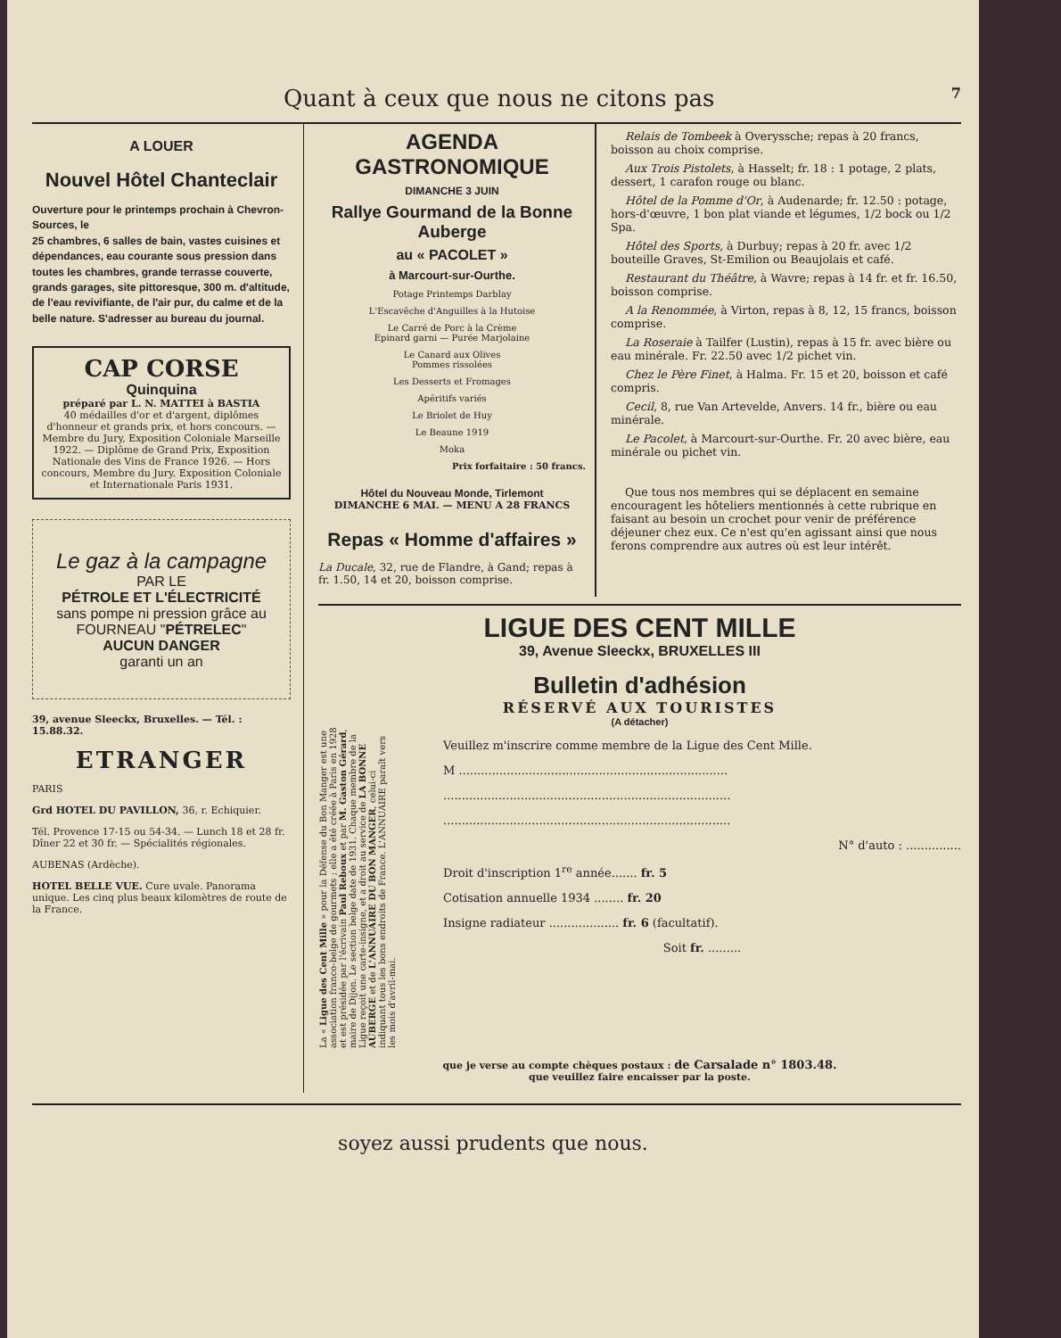Quant à ceux que nous ne citons pas 7
A LOUER
Nouvel Hôtel Chanteclair
Ouverture pour le printemps prochain à Chevron-Sources, le
25 chambres, 6 salles de bain, vastes cuisines et dépendances, eau courante sous pression dans toutes les chambres, grande terrasse couverte, grands garages, site pittoresque, 300 m. d'altitude, de l'eau revivifiante, de l'air pur, du calme et de la belle nature. S'adresser au bureau du journal.
CAP CORSE
Quinquina
préparé par L. N. MATTEI à BASTIA
40 médailles d'or et d'argent, diplômes d'honneur et grands prix, et hors concours. — Membre du Jury, Exposition Coloniale Marseille 1922. — Diplôme de Grand Prix, Exposition Nationale des Vins de France 1926. — Hors concours, Membre du Jury. Exposition Coloniale et Internationale Paris 1931.
Le gaz à la campagne
PAR LE
PÉTROLE ET L'ÉLECTRICITÉ
sans pompe ni pression grâce au
FOURNEAU "PÉTRELEC"
AUCUN DANGER
garanti un an
39, avenue Sleeckx, Bruxelles. — Tél. : 15.88.32.
ETRANGER
PARIS
Grd HOTEL DU PAVILLON, 36, r. Echiquier.
Tél. Provence 17-15 ou 54-34. — Lunch 18 et 28 fr. Dîner 22 et 30 fr. — Spécialités régionales.
AUBENAS (Ardèche).
HOTEL BELLE VUE. Cure uvale. Panorama unique. Les cinq plus beaux kilomètres de route de la France.
AGENDA GASTRONOMIQUE
DIMANCHE 3 JUIN
Rallye Gourmand de la Bonne Auberge
au « PACOLET »
à Marcourt-sur-Ourthe.
Potage Printemps Darblay
L'Escavêche d'Anguilles à la Hutoise
Le Carré de Porc à la Crème
Epinard garni — Purée Marjolaine
Le Canard aux Olives
Pommes rissolées
Les Desserts et Fromages
Apéritifs variés
Le Briolet de Huy
Le Beaune 1919
Moka
Prix forfaitaire : 50 francs.
Hôtel du Nouveau Monde, Tirlemont
DIMANCHE 6 MAI. — MENU A 28 FRANCS
Repas « Homme d'affaires »
La Ducale, 32, rue de Flandre, à Gand; repas à fr. 1.50, 14 et 20, boisson comprise.
Relais de Tombeek à Overyssche; repas à 20 francs, boisson au choix comprise.
Aux Trois Pistolets, à Hasselt; fr. 18 : 1 potage, 2 plats, dessert, 1 carafon rouge ou blanc.
Hôtel de la Pomme d'Or, à Audenarde; fr. 12.50 : potage, hors-d'œuvre, 1 bon plat viande et légumes, 1/2 bock ou 1/2 Spa.
Hôtel des Sports, à Durbuy; repas à 20 fr. avec 1/2 bouteille Graves, St-Emilion ou Beaujolais et café.
Restaurant du Théâtre, à Wavre; repas à 14 fr. et fr. 16.50, boisson comprise.
A la Renommée, à Virton, repas à 8, 12, 15 francs, boisson comprise.
La Roseraie à Tailfer (Lustin), repas à 15 fr. avec bière ou eau minérale. Fr. 22.50 avec 1/2 pichet vin.
Chez le Père Finet, à Halma. Fr. 15 et 20, boisson et café compris.
Cecil, 8, rue Van Artevelde, Anvers. 14 fr., bière ou eau minérale.
Le Pacolet, à Marcourt-sur-Ourthe. Fr. 20 avec bière, eau minérale ou pichet vin.
Que tous nos membres qui se déplacent en semaine encouragent les hôteliers mentionnés à cette rubrique en faisant au besoin un crochet pour venir de préférence déjeuner chez eux. Ce n'est qu'en agissant ainsi que nous ferons comprendre aux autres où est leur intérêt.
LIGUE DES CENT MILLE
39, Avenue Sleeckx, BRUXELLES III
Bulletin d'adhésion
RÉSERVÉ AUX TOURISTES
(A détacher)
La « Ligue des Cent Mille » pour la Défense du Bon Manger est une association franco-belge de gourmets ; elle a été créée à Paris en 1928 et est présidée par l'écrivain Paul Reboux et par M. Gaston Gérard, maire de Dijon. Le section belge date de 1931. Chaque membre de la Ligue reçoit une carte-insigne, et a droit au service de LA BONNE AUBERGE et de L'ANNUAIRE DU BON MANGER, celui-ci indiquant tous les bons endroits de France. L'ANNUAIRE paraît vers les mois d'avril-mai.
Veuillez m'inscrire comme membre de la Ligue des Cent Mille.
M .........................................................................
..............................................................................
..............................................................................
N° d'auto : ...............
Droit d'inscription 1<sup>re</sup> année....... fr. 5
Cotisation annuelle 1934 ........ fr. 20
Insigne radiateur ................... fr. 6 (facultatif).
Soit fr. .........
que je verse au compte chèques postaux : de Carsalade n° 1803.48.
que veuillez faire encaisser par la poste.
soyez aussi prudents que nous.